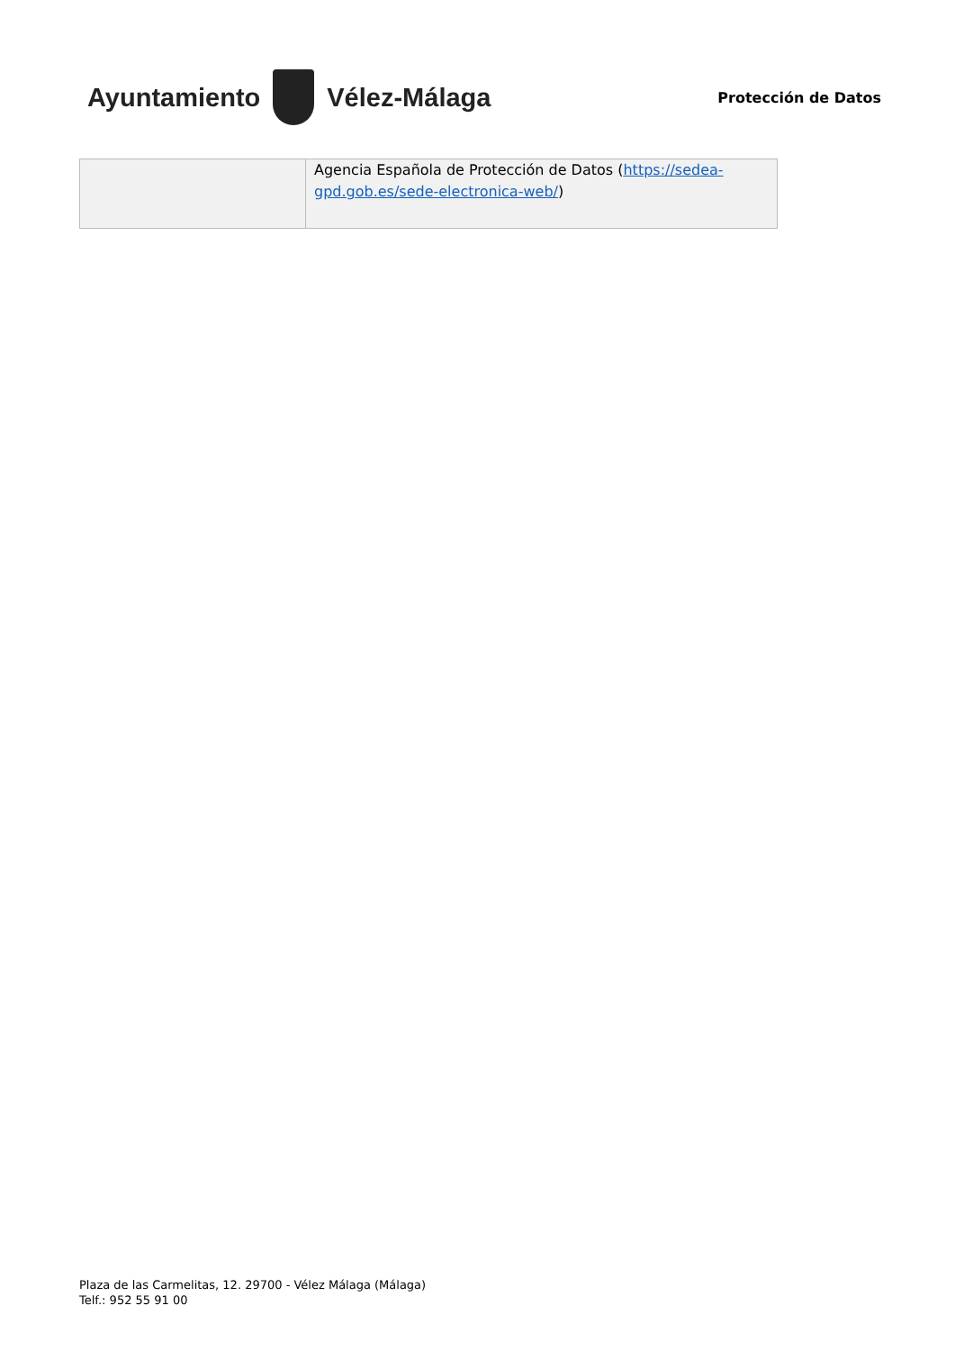Ayuntamiento Vélez-Málaga
Protección de Datos
| | Agencia Española de Protección de Datos ( https://sedea-gpd.gob.es/sede-electronica-web/ ) |
Plaza de las Carmelitas, 12. 29700 - Vélez Málaga (Málaga)
Telf.: 952 55 91 00